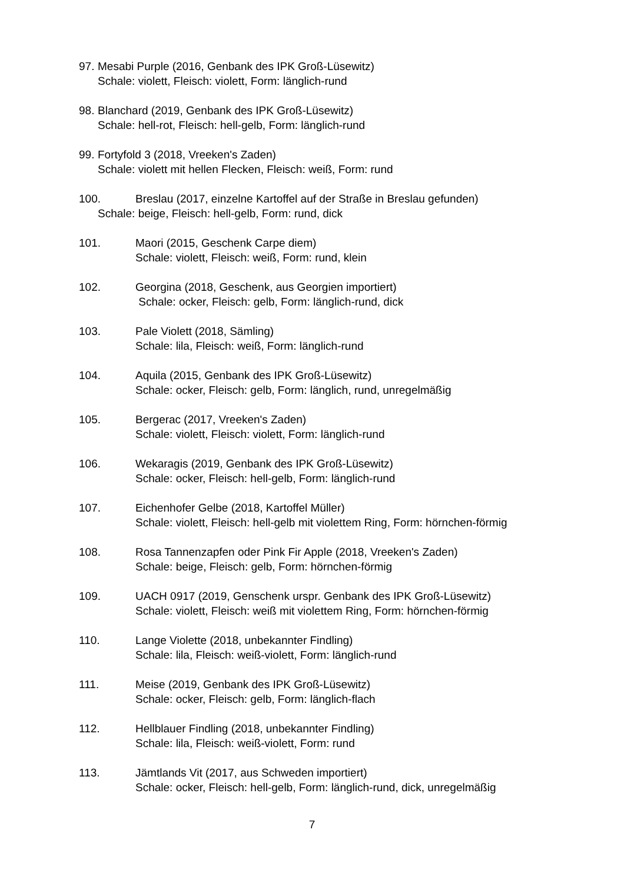97.
Mesabi Purple (2016, Genbank des IPK Groß-Lüsewitz)
Schale: violett, Fleisch: violett, Form: länglich-rund
98.
Blanchard (2019, Genbank des IPK Groß-Lüsewitz)
Schale: hell-rot, Fleisch: hell-gelb, Form: länglich-rund
99.
Fortyfold 3 (2018, Vreeken's Zaden)
Schale: violett mit hellen Flecken, Fleisch: weiß, Form: rund
100. Breslau (2017, einzelne Kartoffel auf der Straße in Breslau gefunden)
Schale: beige, Fleisch: hell-gelb, Form: rund, dick
101. Maori (2015, Geschenk Carpe diem)
Schale: violett, Fleisch: weiß, Form: rund, klein
102. Georgina (2018, Geschenk, aus Georgien importiert)
Schale: ocker, Fleisch: gelb, Form: länglich-rund, dick
103. Pale Violett (2018, Sämling)
Schale: lila, Fleisch: weiß, Form: länglich-rund
104. Aquila (2015, Genbank des IPK Groß-Lüsewitz)
Schale: ocker, Fleisch: gelb, Form: länglich, rund, unregelmäßig
105. Bergerac (2017, Vreeken's Zaden)
Schale: violett, Fleisch: violett, Form: länglich-rund
106. Wekaragis (2019, Genbank des IPK Groß-Lüsewitz)
Schale: ocker, Fleisch: hell-gelb, Form: länglich-rund
107. Eichenhofer Gelbe (2018, Kartoffel Müller)
Schale: violett, Fleisch: hell-gelb mit violettem Ring, Form: hörnchen-förmig
108. Rosa Tannenzapfen oder Pink Fir Apple (2018, Vreeken's Zaden)
Schale: beige, Fleisch: gelb, Form: hörnchen-förmig
109. UACH 0917 (2019, Genschenk urspr. Genbank des IPK Groß-Lüsewitz)
Schale: violett, Fleisch: weiß mit violettem Ring, Form: hörnchen-förmig
110. Lange Violette (2018, unbekannter Findling)
Schale: lila, Fleisch: weiß-violett, Form: länglich-rund
111. Meise (2019, Genbank des IPK Groß-Lüsewitz)
Schale: ocker, Fleisch: gelb, Form: länglich-flach
112. Hellblauer Findling (2018, unbekannter Findling)
Schale: lila, Fleisch: weiß-violett, Form: rund
113. Jämtlands Vit (2017, aus Schweden importiert)
Schale: ocker, Fleisch: hell-gelb, Form: länglich-rund, dick, unregelmäßig
7